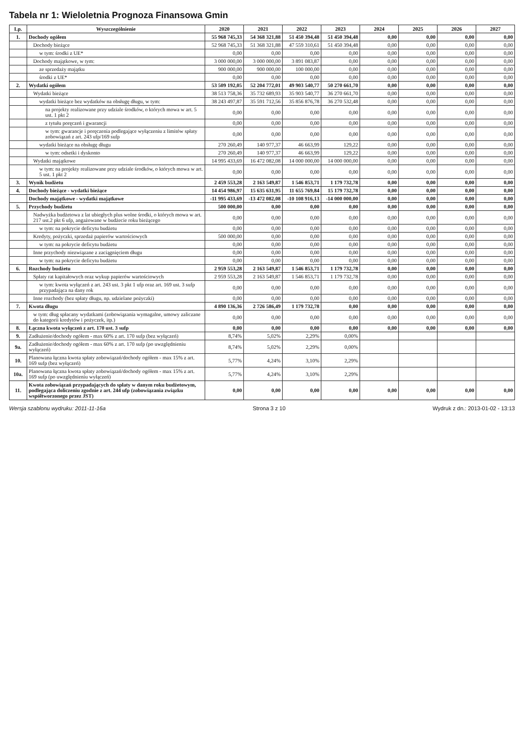Tabela nr 1: Wieloletnia Prognoza Finansowa Gmin
| Lp. | Wyszczególnienie | 2020 | 2021 | 2022 | 2023 | 2024 | 2025 | 2026 | 2027 |
| --- | --- | --- | --- | --- | --- | --- | --- | --- | --- |
| 1. | Dochody ogółem | 55 968 745,33 | 54 368 321,88 | 51 450 394,48 | 51 450 394,48 | 0,00 | 0,00 | 0,00 | 0,00 |
| | Dochody bieżące | 52 968 745,33 | 51 368 321,88 | 47 559 310,61 | 51 450 394,48 | 0,00 | 0,00 | 0,00 | 0,00 |
| | w tym: środki z UE* | 0,00 | 0,00 | 0,00 | 0,00 | 0,00 | 0,00 | 0,00 | 0,00 |
| | Dochody majątkowe, w tym: | 3 000 000,00 | 3 000 000,00 | 3 891 083,87 | 0,00 | 0,00 | 0,00 | 0,00 | 0,00 |
| | ze sprzedaży majątku | 900 000,00 | 900 000,00 | 100 000,00 | 0,00 | 0,00 | 0,00 | 0,00 | 0,00 |
| | środki z UE* | 0,00 | 0,00 | 0,00 | 0,00 | 0,00 | 0,00 | 0,00 | 0,00 |
| 2. | Wydatki ogółem | 53 509 192,05 | 52 204 772,01 | 49 903 540,77 | 50 270 661,70 | 0,00 | 0,00 | 0,00 | 0,00 |
| | Wydatki bieżące | 38 513 758,36 | 35 732 689,93 | 35 903 540,77 | 36 270 661,70 | 0,00 | 0,00 | 0,00 | 0,00 |
| | wydatki bieżące bez wydatków na obsługę długu, w tym: | 38 243 497,87 | 35 591 712,56 | 35 856 876,78 | 36 270 532,48 | 0,00 | 0,00 | 0,00 | 0,00 |
| | na projekty realizowane przy udziale środków, o których mowa w art. 5 ust. 1 pkt 2 | 0,00 | 0,00 | 0,00 | 0,00 | 0,00 | 0,00 | 0,00 | 0,00 |
| | z tytułu poręczeń i gwarancji | 0,00 | 0,00 | 0,00 | 0,00 | 0,00 | 0,00 | 0,00 | 0,00 |
| | w tym: gwarancje i poręczenia podlegające wyłączeniu z limitów spłaty zobowiązań z art. 243 ufp/169 sufp | 0,00 | 0,00 | 0,00 | 0,00 | 0,00 | 0,00 | 0,00 | 0,00 |
| | wydatki bieżące na obsługę długu | 270 260,49 | 140 977,37 | 46 663,99 | 129,22 | 0,00 | 0,00 | 0,00 | 0,00 |
| | w tym: odsetki i dyskonto | 270 260,49 | 140 977,37 | 46 663,99 | 129,22 | 0,00 | 0,00 | 0,00 | 0,00 |
| | Wydatki majątkowe | 14 995 433,69 | 16 472 082,08 | 14 000 000,00 | 14 000 000,00 | 0,00 | 0,00 | 0,00 | 0,00 |
| | w tym: na projekty realizowane przy udziale środków, o których mowa w art. 5 ust. 1 pkt 2 | 0,00 | 0,00 | 0,00 | 0,00 | 0,00 | 0,00 | 0,00 | 0,00 |
| 3. | Wynik budżetu | 2 459 553,28 | 2 163 549,87 | 1 546 853,71 | 1 179 732,78 | 0,00 | 0,00 | 0,00 | 0,00 |
| 4. | Dochody bieżące - wydatki bieżące | 14 454 986,97 | 15 635 631,95 | 11 655 769,84 | 15 179 732,78 | 0,00 | 0,00 | 0,00 | 0,00 |
| | Dochody majątkowe - wydatki majątkowe | -11 995 433,69 | -13 472 082,08 | -10 108 916,13 | -14 000 000,00 | 0,00 | 0,00 | 0,00 | 0,00 |
| 5. | Przychody budżetu | 500 000,00 | 0,00 | 0,00 | 0,00 | 0,00 | 0,00 | 0,00 | 0,00 |
| | Nadwyżka budżetowa z lat ubiegłych plus wolne środki, o których mowa w art. 217 ust.2 pkt 6 ufp, angażowane w budżecie roku bieżącego | 0,00 | 0,00 | 0,00 | 0,00 | 0,00 | 0,00 | 0,00 | 0,00 |
| | w tym: na pokrycie deficytu budżetu | 0,00 | 0,00 | 0,00 | 0,00 | 0,00 | 0,00 | 0,00 | 0,00 |
| | Kredyty, pożyczki, sprzedaż papierów wartościowych | 500 000,00 | 0,00 | 0,00 | 0,00 | 0,00 | 0,00 | 0,00 | 0,00 |
| | w tym: na pokrycie deficytu budżetu | 0,00 | 0,00 | 0,00 | 0,00 | 0,00 | 0,00 | 0,00 | 0,00 |
| | Inne przychody niezwiązane z zaciągnięciem długu | 0,00 | 0,00 | 0,00 | 0,00 | 0,00 | 0,00 | 0,00 | 0,00 |
| | w tym: na pokrycie deficytu budżetu | 0,00 | 0,00 | 0,00 | 0,00 | 0,00 | 0,00 | 0,00 | 0,00 |
| 6. | Rozchody budżetu | 2 959 553,28 | 2 163 549,87 | 1 546 853,71 | 1 179 732,78 | 0,00 | 0,00 | 0,00 | 0,00 |
| | Spłaty rat kapitałowych oraz wykup papierów wartościowych | 2 959 553,28 | 2 163 549,87 | 1 546 853,71 | 1 179 732,78 | 0,00 | 0,00 | 0,00 | 0,00 |
| | w tym: kwota wyłączeń z art. 243 ust. 3 pkt 1 ufp oraz art. 169 ust. 3 sufp przypadająca na dany rok | 0,00 | 0,00 | 0,00 | 0,00 | 0,00 | 0,00 | 0,00 | 0,00 |
| | Inne rozchody (bez spłaty długu, np. udzielane pożyczki) | 0,00 | 0,00 | 0,00 | 0,00 | 0,00 | 0,00 | 0,00 | 0,00 |
| 7. | Kwota długu | 4 890 136,36 | 2 726 586,49 | 1 179 732,78 | 0,00 | 0,00 | 0,00 | 0,00 | 0,00 |
| | w tym: dług spłacany wydatkami (zobowiązania wymagalne, umowy zaliczane do kategorii kredytów i pożyczek, itp.) | 0,00 | 0,00 | 0,00 | 0,00 | 0,00 | 0,00 | 0,00 | 0,00 |
| 8. | Łączna kwota wyłączeń z art. 170 ust. 3 sufp | 0,00 | 0,00 | 0,00 | 0,00 | 0,00 | 0,00 | 0,00 | 0,00 |
| 9. | Zadłużenie/dochody ogółem - max 60% z art. 170 sufp (bez wyłączeń) | 8,74% | 5,02% | 2,29% | 0,00% | | | | |
| 9a. | Zadłużenie/dochody ogółem - max 60% z art. 170 sufp (po uwzględnieniu wyłączeń) | 8,74% | 5,02% | 2,29% | 0,00% | | | | |
| 10. | Planowana łączna kwota spłaty zobowiązań/dochody ogółem - max 15% z art. 169 sufp (bez wyłączeń) | 5,77% | 4,24% | 3,10% | 2,29% | | | | |
| 10a. | Planowana łączna kwota spłaty zobowiązań/dochody ogółem - max 15% z art. 169 sufp (po uwzględnieniu wyłączeń) | 5,77% | 4,24% | 3,10% | 2,29% | | | | |
| 11. | Kwota zobowiązań przypadających do spłaty w danym roku budżetowym, podlegająca doliczeniu zgodnie z art. 244 ufp (zobowiązania związku współtworzonego przez JST) | 0,00 | 0,00 | 0,00 | 0,00 | 0,00 | 0,00 | 0,00 | 0,00 |
Wersja szablonu wydruku: 2011-11-16a Strona 3 z 10 Wydruk z dn.: 2013-01-02 - 13:13